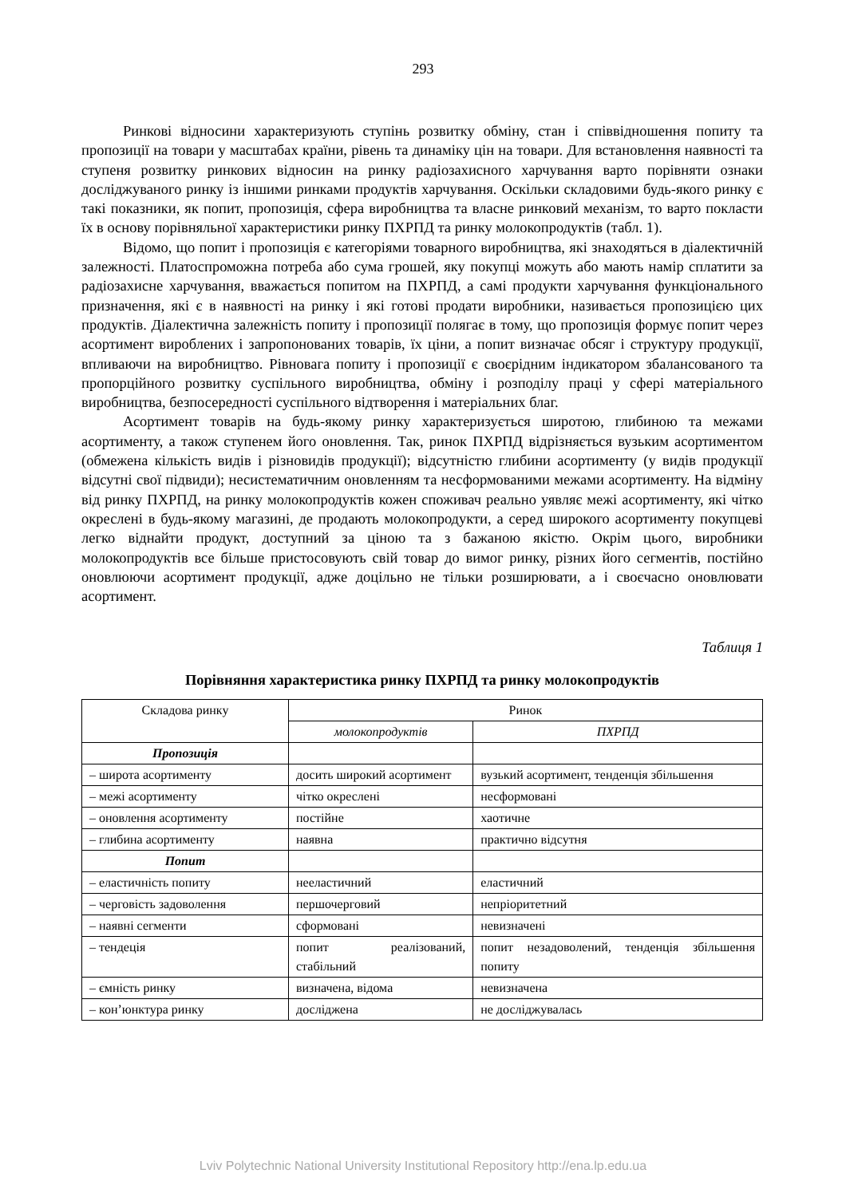293
Ринкові відносини характеризують ступінь розвитку обміну, стан і співвідношення попиту та пропозиції на товари у масштабах країни, рівень та динаміку цін на товари. Для встановлення наявності та ступеня розвитку ринкових відносин на ринку радіозахисного харчування варто порівняти ознаки досліджуваного ринку із іншими ринками продуктів харчування. Оскільки складовими будь-якого ринку є такі показники, як попит, пропозиція, сфера виробництва та власне ринковий механізм, то варто покласти їх в основу порівняльної характеристики ринку ПХРПД та ринку молокопродуктів (табл. 1).
Відомо, що попит і пропозиція є категоріями товарного виробництва, які знаходяться в діалектичній залежності. Платоспроможна потреба або сума грошей, яку покупці можуть або мають намір сплатити за радіозахисне харчування, вважається попитом на ПХРПД, а самі продукти харчування функціонального призначення, які є в наявності на ринку і які готові продати виробники, називається пропозицією цих продуктів. Діалектична залежність попиту і пропозиції полягає в тому, що пропозиція формує попит через асортимент вироблених і запропонованих товарів, їх ціни, а попит визначає обсяг і структуру продукції, впливаючи на виробництво. Рівновага попиту і пропозиції є своєрідним індикатором збалансованого та пропорційного розвитку суспільного виробництва, обміну і розподілу праці у сфері матеріального виробництва, безпосередності суспільного відтворення і матеріальних благ.
Асортимент товарів на будь-якому ринку характеризується широтою, глибиною та межами асортименту, а також ступенем його оновлення. Так, ринок ПХРПД відрізняється вузьким асортиментом (обмежена кількість видів і різновидів продукції); відсутністю глибини асортименту (у видів продукції відсутні свої підвиди); несистематичним оновленням та несформованими межами асортименту. На відміну від ринку ПХРПД, на ринку молокопродуктів кожен споживач реально уявляє межі асортименту, які чітко окреслені в будь-якому магазині, де продають молокопродукти, а серед широкого асортименту покупцеві легко віднайти продукт, доступний за ціною та з бажаною якістю. Окрім цього, виробники молокопродуктів все більше пристосовують свій товар до вимог ринку, різних його сегментів, постійно оновлюючи асортимент продукції, адже доцільно не тільки розширювати, а і своєчасно оновлювати асортимент.
Таблиця 1
Порівняння характеристика ринку ПХРПД та ринку молокопродуктів
| Складова ринку | Ринок | |
| | молокопродуктів | ПХРПД |
| Пропозиція | | |
| – широта асортименту | досить широкий асортимент | вузький асортимент, тенденція збільшення |
| – межі асортименту | чітко окреслені | несформовані |
| – оновлення асортименту | постійне | хаотичне |
| – глибина асортименту | наявна | практично відсутня |
| Попит | | |
| – еластичність попиту | нееластичний | еластичний |
| – черговість задоволення | першочерговий | непріоритетний |
| – наявні сегменти | сформовані | невизначені |
| – тендеція | попит реалізований, стабільний | попит незадоволений, тенденція збільшення попиту |
| – ємність ринку | визначена, відома | невизначена |
| – кон’юнктура ринку | досліджена | не досліджувалась |
Lviv Polytechnic National University Institutional Repository http://ena.lp.edu.ua